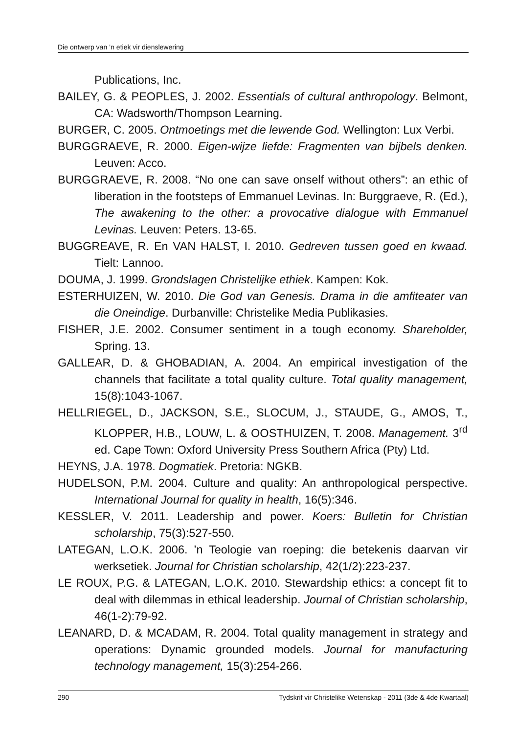Die ontwerp van ’n etiek vir dienslewering
Publications, Inc.
BAILEY, G. & PEOPLES, J. 2002. Essentials of cultural anthropology. Belmont, CA: Wadsworth/Thompson Learning.
BURGER, C. 2005. Ontmoetings met die lewende God. Wellington: Lux Verbi.
BURGGRAEVE, R. 2000. Eigen-wijze liefde: Fragmenten van bijbels denken. Leuven: Acco.
BURGGRAEVE, R. 2008. “No one can save onself without others”: an ethic of liberation in the footsteps of Emmanuel Levinas. In: Burggraeve, R. (Ed.), The awakening to the other: a provocative dialogue with Emmanuel Levinas. Leuven: Peters. 13-65.
BUGGREAVE, R. En VAN HALST, I. 2010. Gedreven tussen goed en kwaad. Tielt: Lannoo.
DOUMA, J. 1999. Grondslagen Christelijke ethiek. Kampen: Kok.
ESTERHUIZEN, W. 2010. Die God van Genesis. Drama in die amfiteater van die Oneindige. Durbanville: Christelike Media Publikasies.
FISHER, J.E. 2002. Consumer sentiment in a tough economy. Shareholder, Spring. 13.
GALLEAR, D. & GHOBADIAN, A. 2004. An empirical investigation of the channels that facilitate a total quality culture. Total quality management, 15(8):1043-1067.
HELLRIEGEL, D., JACKSON, S.E., SLOCUM, J., STAUDE, G., AMOS, T., KLOPPER, H.B., LOUW, L. & OOSTHUIZEN, T. 2008. Management. 3<sup>rd</sup> ed. Cape Town: Oxford University Press Southern Africa (Pty) Ltd.
HEYNS, J.A. 1978. Dogmatiek. Pretoria: NGKB.
HUDELSON, P.M. 2004. Culture and quality: An anthropological perspective. International Journal for quality in health, 16(5):346.
KESSLER, V. 2011. Leadership and power. Koers: Bulletin for Christian scholarship, 75(3):527-550.
LATEGAN, L.O.K. 2006. ’n Teologie van roeping: die betekenis daarvan vir werksetiek. Journal for Christian scholarship, 42(1/2):223-237.
LE ROUX, P.G. & LATEGAN, L.O.K. 2010. Stewardship ethics: a concept fit to deal with dilemmas in ethical leadership. Journal of Christian scholarship, 46(1-2):79-92.
LEANARD, D. & MCADAM, R. 2004. Total quality management in strategy and operations: Dynamic grounded models. Journal for manufacturing technology management, 15(3):254-266.
290 Tydskrif vir Christelike Wetenskap - 2011 (3de & 4de Kwartaal)